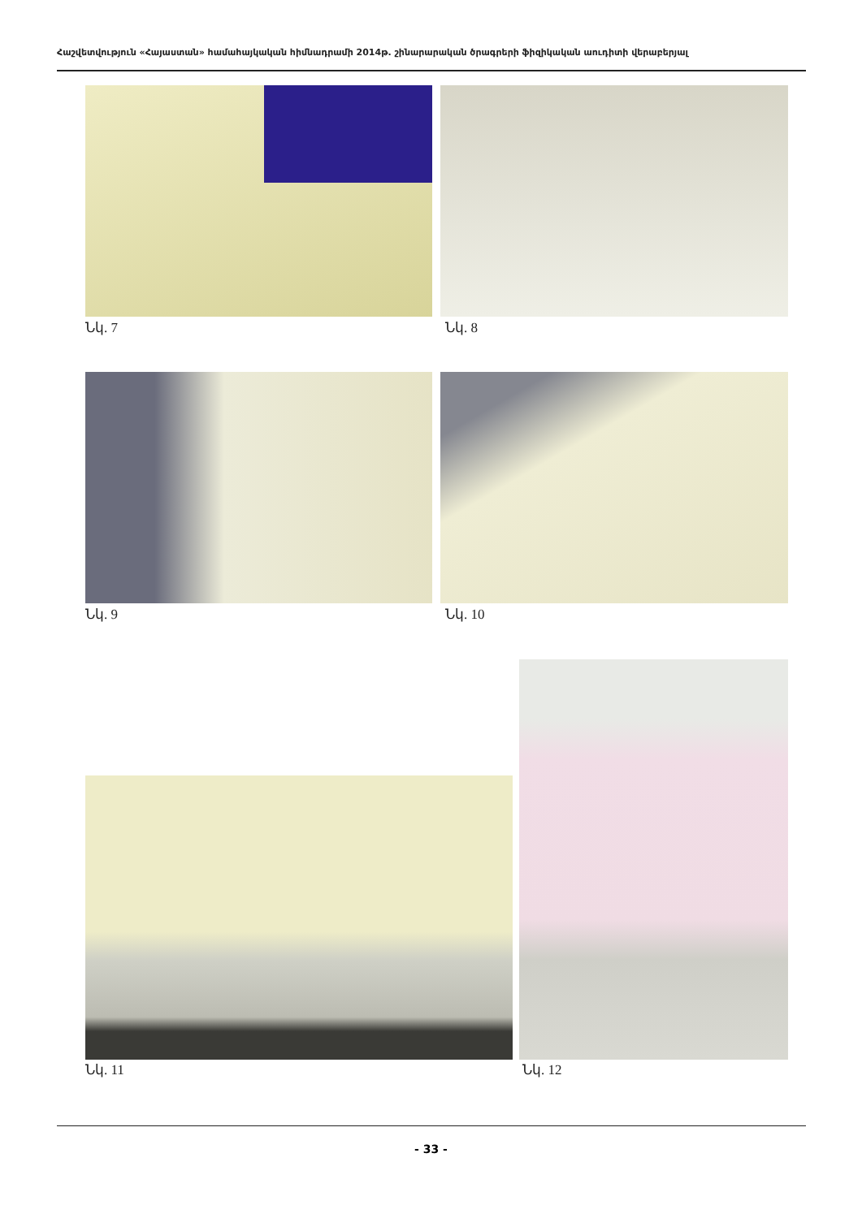Հաշվետվություն «Հայաստան» համահայկական հիմնադրամի 2014թ. շինարարական ծրագրերի ֆիզիկական աուդիտի վերաբերյալ
Նկ. 7 Նկ. 8
Նկ. 9 Նկ. 10
Նկ. 11 Նկ. 12
- 33 -